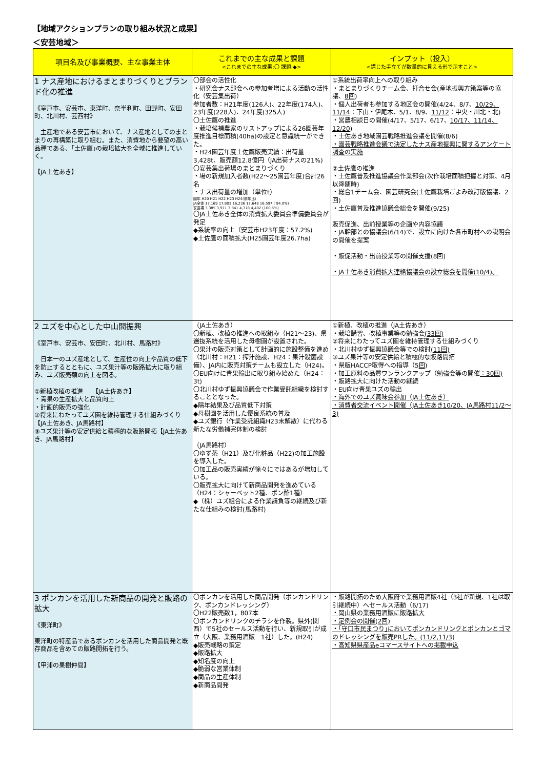【地域アクションプランの取り組み状況と成果】
＜安芸地域＞
| 項目名及び事業概要、主な事業主体 | これまでの主な成果と課題 <これまでの主な成果:〇 課題:◆> | インプット（投入） <講じた手立てが数量的に見える形で示すこと> |
| --- | --- | --- |
| 1 ナス産地におけるまとまりづくりとブランド化の推進 《室戸市、安芸市、東洋町、奈半利町、田野町、安田町、北川村、芸西村》 主産地である安芸市において、ナス産地としてのまとまりの再構築に取り組む。また、消費地から要望の高い品種である、｢土佐鷹｣の栽培拡大を全域に推進していく。 【JA土佐あき】 | 〇部会の活性化 ・研究会ナス部会への参加者増による活動の活性化（安芸集出荷） 参加者数：H21年度(126人)、22年度(174人)、23年度(228人)、24年度(325人) 〇土佐鷹の推進 ・栽培候補農家のリストアップによる26園芸年度推進目標面積(40ha)の設定と意識統一ができた。 ・H24園芸年度土佐鷹販売実績：出荷量3,428t、販売額12.8億円（JA出荷ナスの21%) 〇安芸集出荷場のまとまりづくり ・場の新規加入者数(H22～25園芸年度)合計26名 ・ナス出荷量の増加（単位t） 園年 H20 H21 H22 H23 H24(前年比) JA全体 17,169 17,803 16,236 17,648 16,597 ( 94.0%) 安芸場 3,385 3,971 3,841 4,378 4,402 (100.5%) 〇JA土佐あき全体の消費拡大委員会準備委員会が発足 ◆系統率の向上（安芸市H23年度：57.2%) ◆土佐鷹の面積拡大(H25園芸年度26.7ha) | ①系統出荷率向上への取り組み ・まとまりづくりチーム会、打合せ会(産地振興方策案等の協議、 8回 ) ・個人出荷者も参加する地区会の開催(4/24、8/7、 10/29、11/14 ：下山・伊尾木、5/1、8/9、 11/12 ：中央・川北・北) ・営農相談日の開催(4/17、5/17、6/17、 10/17、11/14、12/20 ) ・土佐あき地域園芸戦略推進会議を開催(8/6) ・園芸戦略推進会議で決定したナス産地振興に関するアンケート調査の実施 ②土佐鷹の推進 ・土佐鷹普及推進協議会作業部会(次作栽培面積把握と対策、4月以降随時) ・総合1チーム会、園芸研究会(土佐鷹栽培ごよみ改訂版協議、2回) ・土佐鷹普及推進協議会総会を開催(9/25) 販売促進、出前授業等の企画や内容協議 ・JA幹部との協議会(6/14)で、設立に向けた各市町村への説明会の開催を提案 ・販促活動・出前授業等の開催支援(8回) ・JA土佐あき消費拡大連絡協議会の設立総会を開催(10/4)。 |
| 2 ユズを中心とした中山間振興 《室戸市、安芸市、安田町、北川村、馬路村》 日本一のユズ産地として、生産性の向上や品質の低下を防止するとともに、ユズ果汁等の販路拡大に取り組み、ユズ販売額の向上を図る。 ①新植改植の推進 【JA土佐あき】 ・青果の生産拡大と品質向上 ・計画的販売の強化 ②将来にわたってユズ園を維持管理する仕組みづくり【JA土佐あき、JA馬路村】 ③ユズ果汁等の安定供給と積極的な販路開拓【JA土佐あき、JA馬路村】 | （JA土佐あき） 〇新植、改植の推進への取組み（H21～23)、県選抜系統を活用した母樹園が設置された。 〇果汁の販売対策として計画的に施設整備を進め（北川村：H21：搾汁施設、H24：果汁殺菌設備）、JA内に販売対策チームも設立した（H24)。 〇EU向けに青果輸出に取り組み始めた（H24：3t) 〇北川村ゆず振興協議会で作業受託組織を検討することとなった。 ◆隔年結果及び品質低下対策 ◆母樹園を活用した優良系統の普及 ◆ユズ銀行（作業受託組織H23末解散）に代わる新たな労働補完体制の検討 （JA馬路村） 〇ゆず茶（H21）及び化粧品（H22)の加工施設を導入した。 〇加工品の販売実績が徐々にではあるが増加している。 〇販売拡大に向けて新商品開発を進めている（H24：シャーベット2種、ポン酢1種） ◆（株）ユズ組合による作業請負等の継続及び新たな仕組みの検討(馬路村) | ①新植、改植の推進（JA土佐あき） ・栽培講習、改植事業等の勉強会 (33回) ②将来にわたってユズ園を維持管理する仕組みづくり ・北川村ゆず振興協議会等での検討 (11回) ③ユズ果汁等の安定供給と積極的な販路開拓 ・県版HACCP取得への指導（5 回 ) ・加工原料の品質ワンランクアップ（勉強会等の開催 ：30回) ・販路拡大に向けた活動の継続 ・EU向け青果ユズの輸出 ・海外でのユズ賞味会参加（JA土佐あき） ・消費者交流イベント開催（JA土佐あき10/20、JA馬路村11/2～3) |
| 3 ポンカンを活用した新商品の開発と販路の拡大 《東洋町》 東洋町の特産品であるポンカンを活用した商品開発と既存商品を含めての販路開拓を行う。 【甲浦の果樹仲間】 | 〇ポンカンを活用した商品開発（ポンカンドリンク、ポンカンドレッシング） 〇H22販売数1，807本 〇ポンカンドリンクのチラシを作製。県外(関西）で5社のセールス活動を行い、新規取引が成立（大阪、業務用酒販 1社）した。(H24) ◆販売戦略の策定 ◆販路拡大 ◆知名度の向上 ◆脆弱な営業体制 ◆商品の生産体制 ◆新商品開発 | ・販路開拓のため大阪府で業務用酒販4社（3社が新規、1社は取引継続中）へセールス活動（6/17) ・岡山県の業務用酒販に販路拡大 ・定例会の開催(2回) ・｢守口市民まつり｣においてポンカンドリンクとポンカンとゴマのドレッシングを販売PRした。(11/2,11/3) ・高知県県産品eコマースサイトへの掲載申込 |